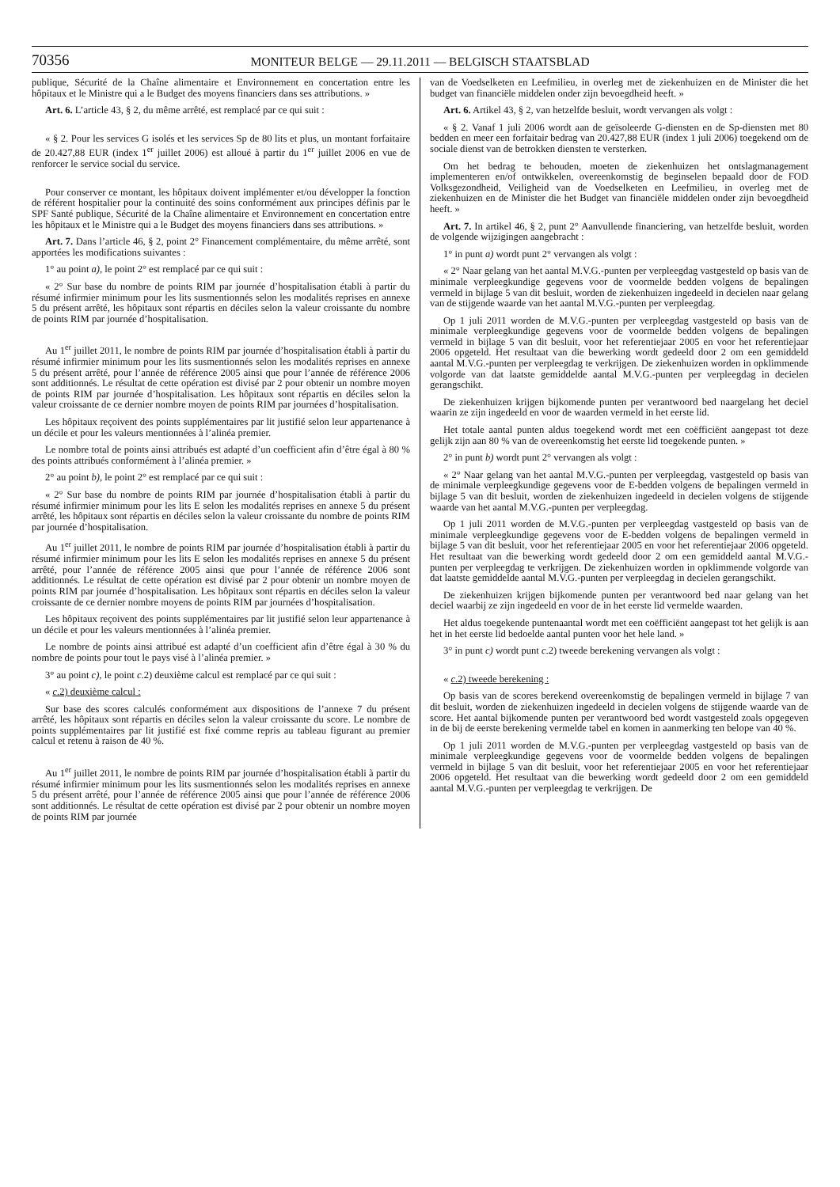70356
MONITEUR BELGE — 29.11.2011 — BELGISCH STAATSBLAD
publique, Sécurité de la Chaîne alimentaire et Environnement en concertation entre les hôpitaux et le Ministre qui a le Budget des moyens financiers dans ses attributions. »
Art. 6. L’article 43, § 2, du même arrêté, est remplacé par ce qui suit :
« § 2. Pour les services G isolés et les services Sp de 80 lits et plus, un montant forfaitaire de 20.427,88 EUR (index 1<sup>er</sup> juillet 2006) est alloué à partir du 1<sup>er</sup> juillet 2006 en vue de renforcer le service social du service.
Pour conserver ce montant, les hôpitaux doivent implémenter et/ou développer la fonction de référent hospitalier pour la continuité des soins conformément aux principes définis par le SPF Santé publique, Sécurité de la Chaîne alimentaire et Environnement en concertation entre les hôpitaux et le Ministre qui a le Budget des moyens financiers dans ses attributions. »
Art. 7. Dans l’article 46, § 2, point 2° Financement complémentaire, du même arrêté, sont apportées les modifications suivantes :
1° au point a), le point 2° est remplacé par ce qui suit :
« 2° Sur base du nombre de points RIM par journée d’hospitalisation établi à partir du résumé infirmier minimum pour les lits susmentionnés selon les modalités reprises en annexe 5 du présent arrêté, les hôpitaux sont répartis en déciles selon la valeur croissante du nombre de points RIM par journée d’hospitalisation.
Au 1<sup>er</sup> juillet 2011, le nombre de points RIM par journée d’hospitalisation établi à partir du résumé infirmier minimum pour les lits susmentionnés selon les modalités reprises en annexe 5 du présent arrêté, pour l’année de référence 2005 ainsi que pour l’année de référence 2006 sont additionnés. Le résultat de cette opération est divisé par 2 pour obtenir un nombre moyen de points RIM par journée d’hospitalisation. Les hôpitaux sont répartis en déciles selon la valeur croissante de ce dernier nombre moyen de points RIM par journées d’hospitalisation.
Les hôpitaux reçoivent des points supplémentaires par lit justifié selon leur appartenance à un décile et pour les valeurs mentionnées à l’alinéa premier.
Le nombre total de points ainsi attribués est adapté d’un coefficient afin d’être égal à 80 % des points attribués conformément à l’alinéa premier. »
2° au point b), le point 2° est remplacé par ce qui suit :
« 2° Sur base du nombre de points RIM par journée d’hospitalisation établi à partir du résumé infirmier minimum pour les lits E selon les modalités reprises en annexe 5 du présent arrêté, les hôpitaux sont répartis en déciles selon la valeur croissante du nombre de points RIM par journée d’hospitalisation.
Au 1<sup>er</sup> juillet 2011, le nombre de points RIM par journée d’hospitalisation établi à partir du résumé infirmier minimum pour les lits E selon les modalités reprises en annexe 5 du présent arrêté, pour l’année de référence 2005 ainsi que pour l’année de référence 2006 sont additionnés. Le résultat de cette opération est divisé par 2 pour obtenir un nombre moyen de points RIM par journée d’hospitalisation. Les hôpitaux sont répartis en déciles selon la valeur croissante de ce dernier nombre moyens de points RIM par journées d’hospitalisation.
Les hôpitaux reçoivent des points supplémentaires par lit justifié selon leur appartenance à un décile et pour les valeurs mentionnées à l’alinéa premier.
Le nombre de points ainsi attribué est adapté d’un coefficient afin d’être égal à 30 % du nombre de points pour tout le pays visé à l’alinéa premier. »
3° au point c), le point c.2) deuxième calcul est remplacé par ce qui suit :
« c.2) deuxième calcul :
Sur base des scores calculés conformément aux dispositions de l’annexe 7 du présent arrêté, les hôpitaux sont répartis en déciles selon la valeur croissante du score. Le nombre de points supplémentaires par lit justifié est fixé comme repris au tableau figurant au premier calcul et retenu à raison de 40 %.
Au 1<sup>er</sup> juillet 2011, le nombre de points RIM par journée d’hospitalisation établi à partir du résumé infirmier minimum pour les lits susmentionnés selon les modalités reprises en annexe 5 du présent arrêté, pour l’année de référence 2005 ainsi que pour l’année de référence 2006 sont additionnés. Le résultat de cette opération est divisé par 2 pour obtenir un nombre moyen de points RIM par journée
van de Voedselketen en Leefmilieu, in overleg met de ziekenhuizen en de Minister die het budget van financiële middelen onder zijn bevoegdheid heeft. »
Art. 6. Artikel 43, § 2, van hetzelfde besluit, wordt vervangen als volgt :
« § 2. Vanaf 1 juli 2006 wordt aan de geïsoleerde G-diensten en de Sp-diensten met 80 bedden en meer een forfaitair bedrag van 20.427,88 EUR (index 1 juli 2006) toegekend om de sociale dienst van de betrokken diensten te versterken.
Om het bedrag te behouden, moeten de ziekenhuizen het ontslagmanagement implementeren en/of ontwikkelen, overeenkomstig de beginselen bepaald door de FOD Volksgezondheid, Veiligheid van de Voedselketen en Leefmilieu, in overleg met de ziekenhuizen en de Minister die het Budget van financiële middelen onder zijn bevoegdheid heeft. »
Art. 7. In artikel 46, § 2, punt 2° Aanvullende financiering, van hetzelfde besluit, worden de volgende wijzigingen aangebracht :
1° in punt a) wordt punt 2° vervangen als volgt :
« 2° Naar gelang van het aantal M.V.G.-punten per verpleegdag vastgesteld op basis van de minimale verpleegkundige gegevens voor de voormelde bedden volgens de bepalingen vermeld in bijlage 5 van dit besluit, worden de ziekenhuizen ingedeeld in decielen naar gelang van de stijgende waarde van het aantal M.V.G.-punten per verpleegdag.
Op 1 juli 2011 worden de M.V.G.-punten per verpleegdag vastgesteld op basis van de minimale verpleegkundige gegevens voor de voormelde bedden volgens de bepalingen vermeld in bijlage 5 van dit besluit, voor het referentiejaar 2005 en voor het referentiejaar 2006 opgeteld. Het resultaat van die bewerking wordt gedeeld door 2 om een gemiddeld aantal M.V.G.-punten per verpleegdag te verkrijgen. De ziekenhuizen worden in opklimmende volgorde van dat laatste gemiddelde aantal M.V.G.-punten per verpleegdag in decielen gerangschikt.
De ziekenhuizen krijgen bijkomende punten per verantwoord bed naargelang het deciel waarin ze zijn ingedeeld en voor de waarden vermeld in het eerste lid.
Het totale aantal punten aldus toegekend wordt met een coëfficiënt aangepast tot deze gelijk zijn aan 80 % van de overeenkomstig het eerste lid toegekende punten. »
2° in punt b) wordt punt 2° vervangen als volgt :
« 2° Naar gelang van het aantal M.V.G.-punten per verpleegdag, vastgesteld op basis van de minimale verpleegkundige gegevens voor de E-bedden volgens de bepalingen vermeld in bijlage 5 van dit besluit, worden de ziekenhuizen ingedeeld in decielen volgens de stijgende waarde van het aantal M.V.G.-punten per verpleegdag.
Op 1 juli 2011 worden de M.V.G.-punten per verpleegdag vastgesteld op basis van de minimale verpleegkundige gegevens voor de E-bedden volgens de bepalingen vermeld in bijlage 5 van dit besluit, voor het referentiejaar 2005 en voor het referentiejaar 2006 opgeteld. Het resultaat van die bewerking wordt gedeeld door 2 om een gemiddeld aantal M.V.G.-punten per verpleegdag te verkrijgen. De ziekenhuizen worden in opklimmende volgorde van dat laatste gemiddelde aantal M.V.G.-punten per verpleegdag in decielen gerangschikt.
De ziekenhuizen krijgen bijkomende punten per verantwoord bed naar gelang van het deciel waarbij ze zijn ingedeeld en voor de in het eerste lid vermelde waarden.
Het aldus toegekende puntenaantal wordt met een coëfficiënt aangepast tot het gelijk is aan het in het eerste lid bedoelde aantal punten voor het hele land. »
3° in punt c) wordt punt c.2) tweede berekening vervangen als volgt :
« c.2) tweede berekening :
Op basis van de scores berekend overeenkomstig de bepalingen vermeld in bijlage 7 van dit besluit, worden de ziekenhuizen ingedeeld in decielen volgens de stijgende waarde van de score. Het aantal bijkomende punten per verantwoord bed wordt vastgesteld zoals opgegeven in de bij de eerste berekening vermelde tabel en komen in aanmerking ten belope van 40 %.
Op 1 juli 2011 worden de M.V.G.-punten per verpleegdag vastgesteld op basis van de minimale verpleegkundige gegevens voor de voormelde bedden volgens de bepalingen vermeld in bijlage 5 van dit besluit, voor het referentiejaar 2005 en voor het referentiejaar 2006 opgeteld. Het resultaat van die bewerking wordt gedeeld door 2 om een gemiddeld aantal M.V.G.-punten per verpleegdag te verkrijgen. De